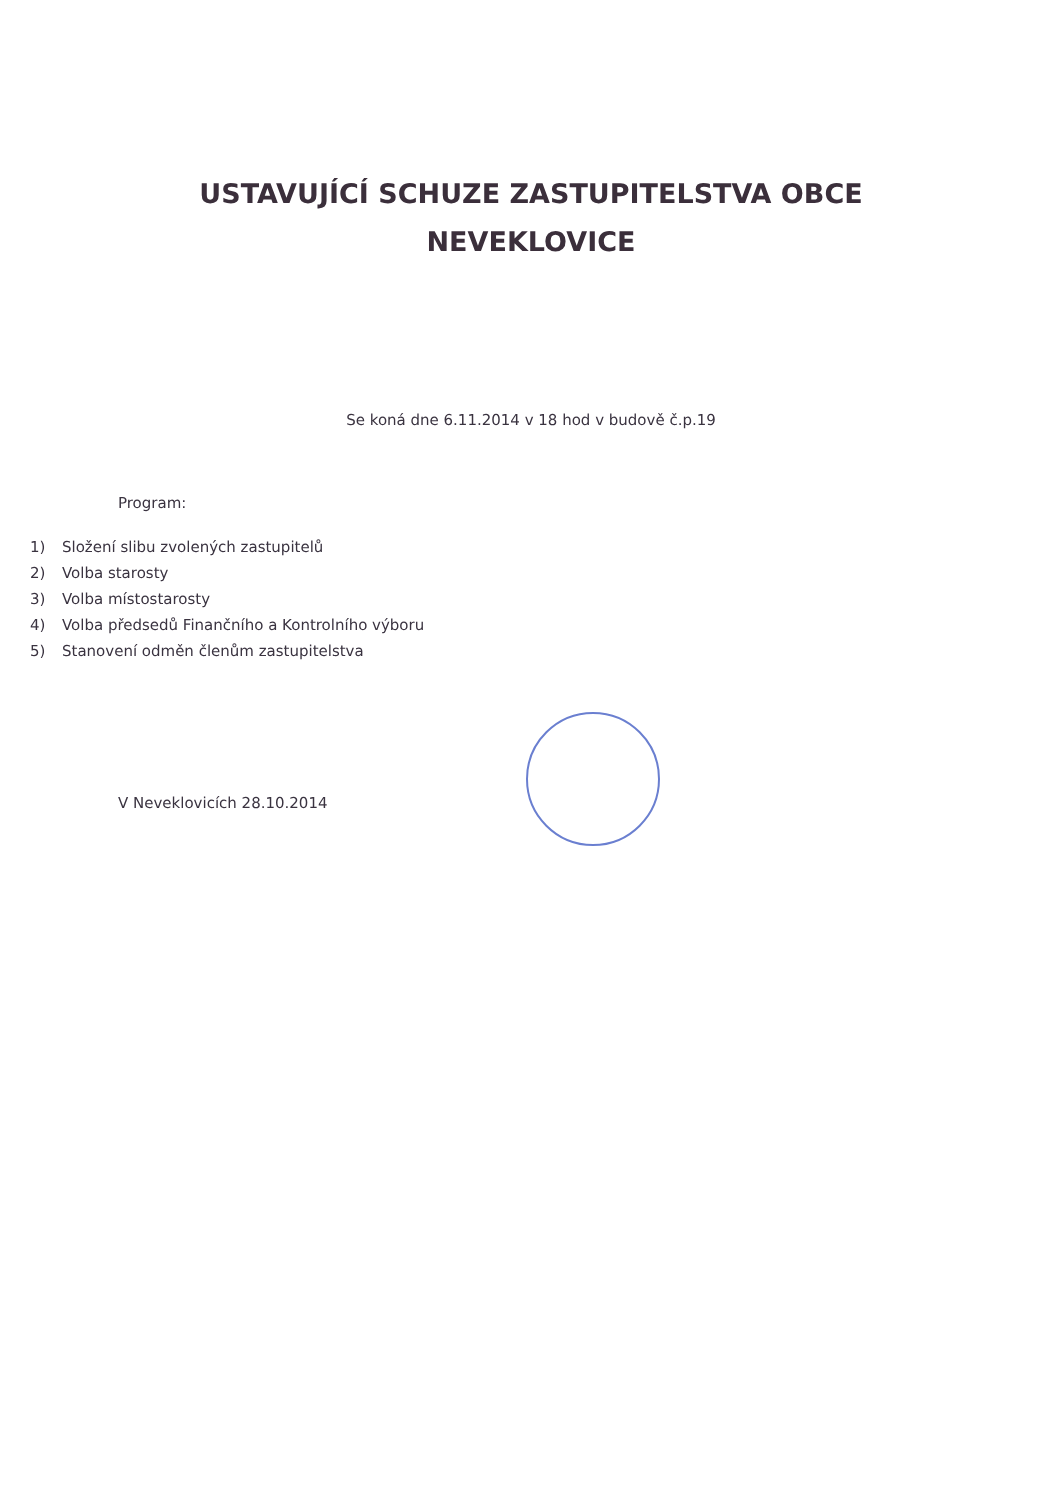USTAVUJÍCÍ SCHUZE ZASTUPITELSTVA OBCE
NEVEKLOVICE
Se koná dne 6.11.2014 v 18 hod v budově č.p.19
Program:
1) Složení slibu zvolených zastupitelů
2) Volba starosty
3) Volba místostarosty
4) Volba předsedů Finančního a Kontrolního výboru
5) Stanovení odměn členům zastupitelstva
V Neveklovicích 28.10.2014